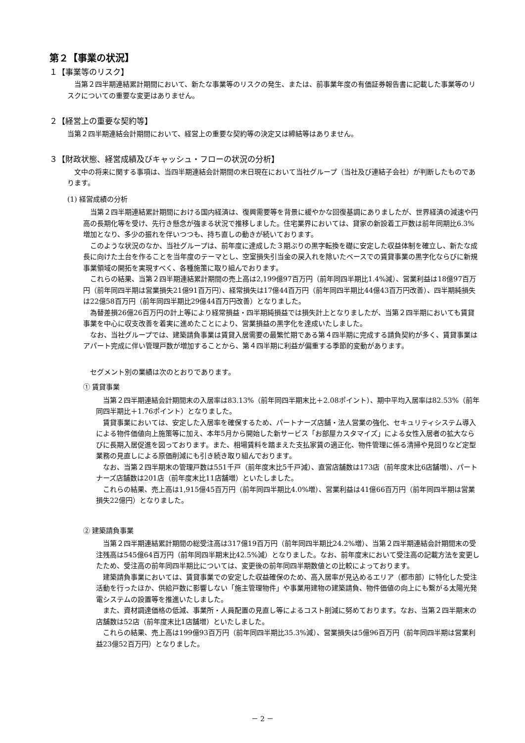第２【事業の状況】
１【事業等のリスク】
当第２四半期連結累計期間において、新たな事業等のリスクの発生、または、前事業年度の有価証券報告書に記載した事業等のリスクについての重要な変更はありません。
２【経営上の重要な契約等】
当第２四半期連結会計期間において、経営上の重要な契約等の決定又は締結等はありません。
３【財政状態、経営成績及びキャッシュ・フローの状況の分析】
文中の将来に関する事項は、当四半期連結会計期間の末日現在において当社グループ（当社及び連結子会社）が判断したものであります。
(1) 経営成績の分析
当第２四半期連結累計期間における国内経済は、復興需要等を背景に緩やかな回復基調にありましたが、世界経済の減速や円高の長期化等を受け、先行き懸念が強まる状況で推移しました。住宅業界においては、貸家の新設着工戸数は前年同期比6.3%増加となり、多少の振れを伴いつつも、持ち直しの動きが続いております。
このような状況のなか、当社グループは、前年度に達成した３期ぶりの黒字転換を礎に安定した収益体制を確立し、新たな成長に向けた土台を作ることを当年度のテーマとし、空室損失引当金の戻入れを除いたベースでの賃貸事業の黒字化ならびに新規事業領域の開拓を実現すべく、各種施策に取り組んでおります。
これらの結果、当第２四半期連結累計期間の売上高は2,199億97百万円（前年同四半期比1.4%減）、営業利益は18億97百万円（前年同四半期は営業損失21億91百万円）、経常損失は17億44百万円（前年同四半期比44億43百万円改善）、四半期純損失は22億58百万円（前年同四半期比29億44百万円改善）となりました。
為替差損26億26百万円の計上等により経常損益・四半期純損益では損失計上となりましたが、当第２四半期においても賃貸事業を中心に収支改善を着実に進めたことにより、営業損益の黒字化を達成いたしました。
なお、当社グループでは、建築請負事業は賃貸入居需要の最繁忙期である第４四半期に完成する請負契約が多く、賃貸事業はアパート完成に伴い管理戸数が増加することから、第４四半期に利益が偏重する季節的変動があります。
セグメント別の業績は次のとおりであります。
① 賃貸事業
当第２四半期連結会計期間末の入居率は83.13%（前年同四半期末比＋2.08ポイント）、期中平均入居率は82.53%（前年同四半期比＋1.76ポイント）となりました。
賃貸事業においては、安定した入居率を確保するため、パートナーズ店舗・法人営業の強化、セキュリティシステム導入による物件価値向上施策等に加え、本年5月から開始した新サービス「お部屋カスタマイズ」による女性入居者の拡大ならびに長期入居促進を図っております。また、相場賃料を踏まえた支払家賃の適正化、物件管理に係る清掃や見回りなど定型業務の見直しによる原価削減にも引き続き取り組んでおります。
なお、当第２四半期末の管理戸数は551千戸（前年度末比5千戸減）、直営店舗数は173店（前年度末比6店舗増）、パートナーズ店舗数は201店（前年度末比11店舗増）といたしました。
これらの結果、売上高は1,915億45百万円（前年同四半期比4.0%増）、営業利益は41億66百万円（前年同四半期は営業損失22億円）となりました。
② 建築請負事業
当第２四半期連結累計期間の総受注高は317億19百万円（前年同四半期比24.2%増）、当第２四半期連結会計期間末の受注残高は545億64百万円（前年同四半期末比42.5%減）となりました。なお、前年度末において受注高の記載方法を変更したため、受注高の前年同四半期比については、変更後の前年同四半期数値との比較によっております。
建築請負事業においては、賃貸事業での安定した収益確保のため、高入居率が見込めるエリア（都市部）に特化した受注活動を行ったほか、供給戸数に影響しない「施主管理物件」や事業用建物の建築請負、物件価値の向上にも繋がる太陽光発電システムの設置等を推進いたしました。
また、資材調達価格の低減、事業所・人員配置の見直し等によるコスト削減に努めております。なお、当第２四半期末の店舗数は52店（前年度末比1店舗増）といたしました。
これらの結果、売上高は199億93百万円（前年同四半期比35.3%減）、営業損失は5億96百万円（前年同四半期は営業利益23億52百万円）となりました。
－ 2 －